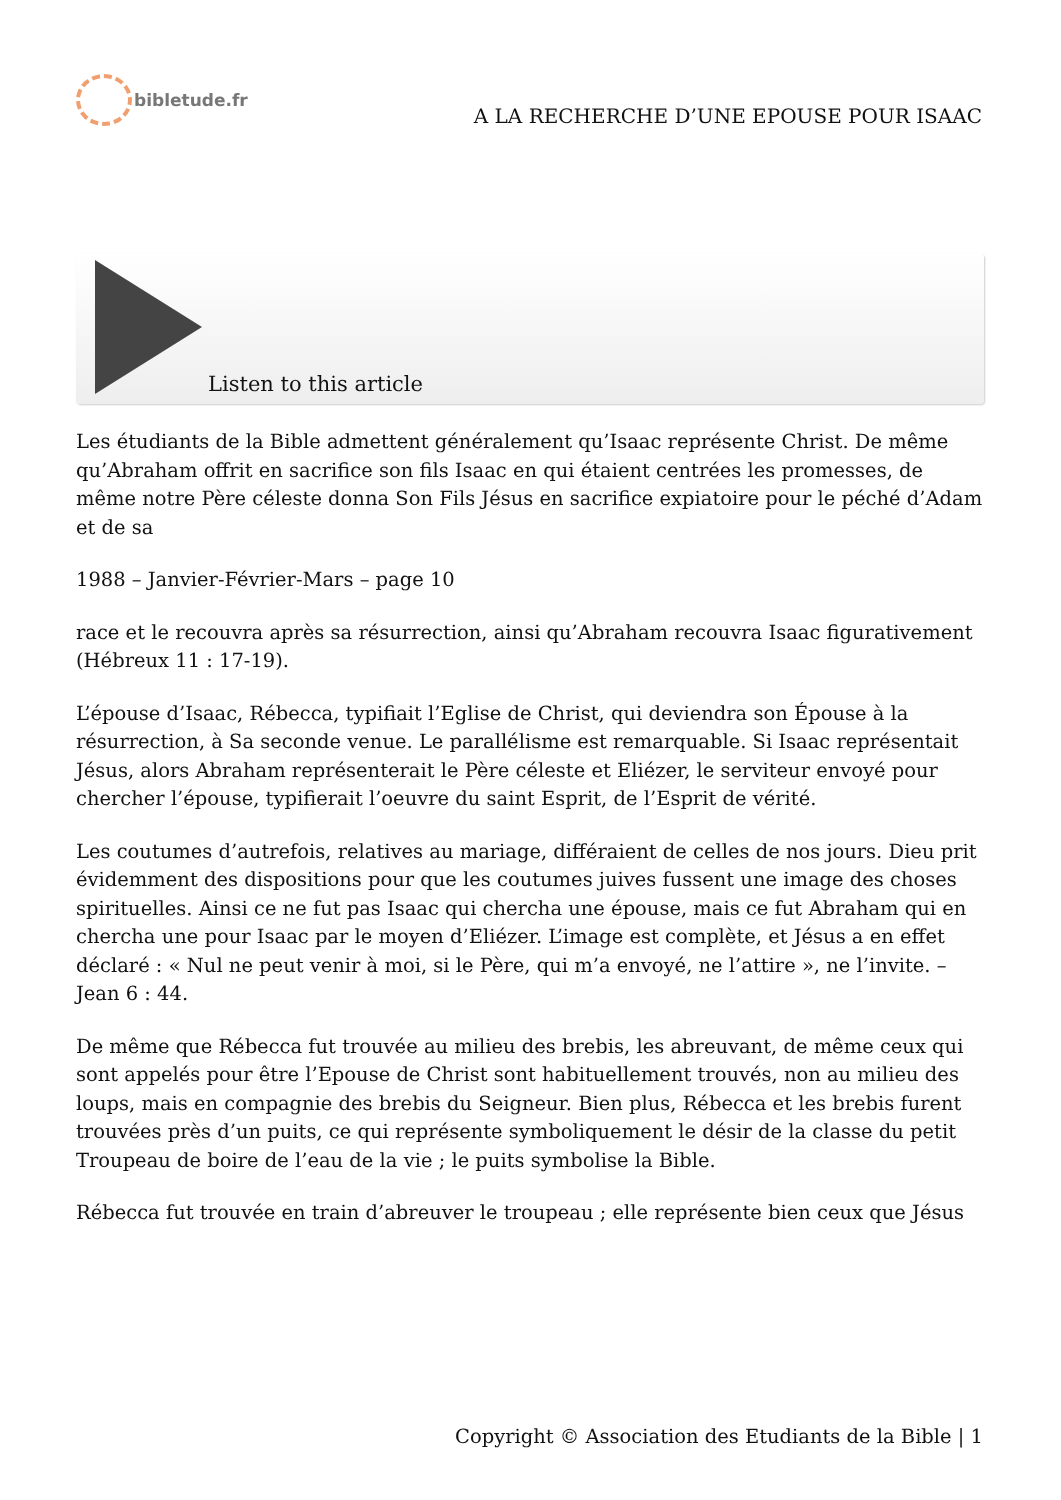bibletude.fr
A LA RECHERCHE D’UNE EPOUSE POUR ISAAC
Listen to this article
Les étudiants de la Bible admettent généralement qu’Isaac représente Christ. De même qu’Abraham offrit en sacrifice son fils Isaac en qui étaient centrées les promesses, de même notre Père céleste donna Son Fils Jésus en sacrifice expiatoire pour le péché d’Adam et de sa
1988 – Janvier-Février-Mars – page 10
race et le recouvra après sa résurrection, ainsi qu’Abraham recouvra Isaac figurativement (Hébreux 11 : 17-19).
L’épouse d’Isaac, Rébecca, typifiait l’Eglise de Christ, qui deviendra son Épouse à la résurrection, à Sa seconde venue. Le parallélisme est remarquable. Si Isaac représentait Jésus, alors Abraham représenterait le Père céleste et Eliézer, le serviteur envoyé pour chercher l’épouse, typifierait l’oeuvre du saint Esprit, de l’Esprit de vérité.
Les coutumes d’autrefois, relatives au mariage, différaient de celles de nos jours. Dieu prit évidemment des dispositions pour que les coutumes juives fussent une image des choses spirituelles. Ainsi ce ne fut pas Isaac qui chercha une épouse, mais ce fut Abraham qui en chercha une pour Isaac par le moyen d’Eliézer. L’image est complète, et Jésus a en effet déclaré : « Nul ne peut venir à moi, si le Père, qui m’a envoyé, ne l’attire », ne l’invite. – Jean 6 : 44.
De même que Rébecca fut trouvée au milieu des brebis, les abreuvant, de même ceux qui sont appelés pour être l’Epouse de Christ sont habituellement trouvés, non au milieu des loups, mais en compagnie des brebis du Seigneur. Bien plus, Rébecca et les brebis furent trouvées près d’un puits, ce qui représente symboliquement le désir de la classe du petit Troupeau de boire de l’eau de la vie ; le puits symbolise la Bible.
Rébecca fut trouvée en train d’abreuver le troupeau ; elle représente bien ceux que Jésus
Copyright © Association des Etudiants de la Bible | 1